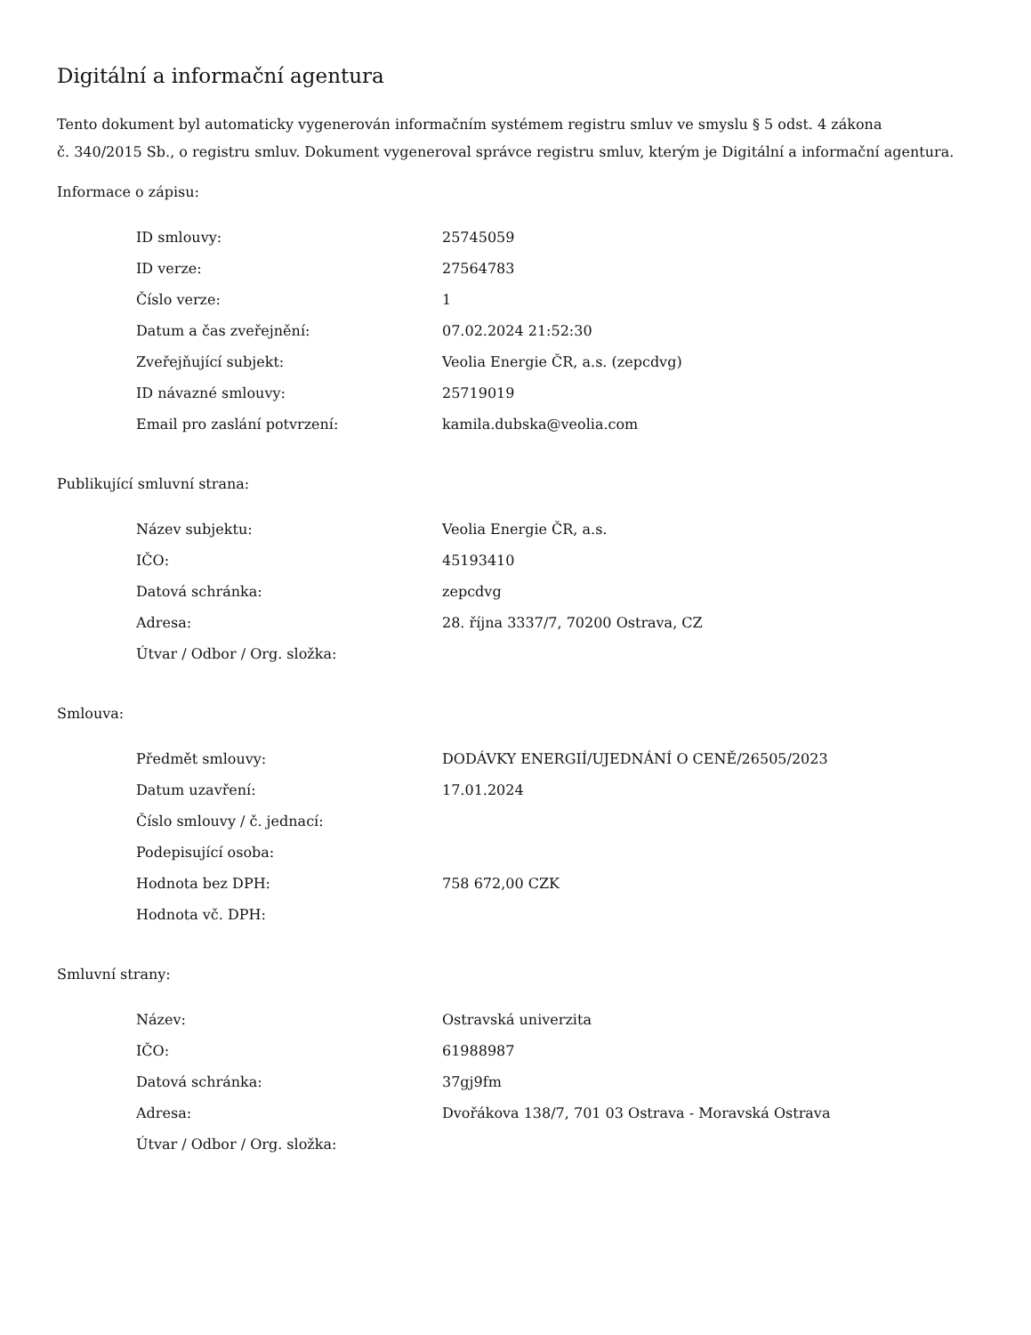Digitální a informační agentura
Tento dokument byl automaticky vygenerován informačním systémem registru smluv ve smyslu § 5 odst. 4 zákona
č. 340/2015 Sb., o registru smluv. Dokument vygeneroval správce registru smluv, kterým je Digitální a informační agentura.
Informace o zápisu:
| ID smlouvy: | 25745059 |
| ID verze: | 27564783 |
| Číslo verze: | 1 |
| Datum a čas zveřejnění: | 07.02.2024 21:52:30 |
| Zveřejňující subjekt: | Veolia Energie ČR, a.s. (zepcdvg) |
| ID návazné smlouvy: | 25719019 |
| Email pro zaslání potvrzení: | kamila.dubska@veolia.com |
Publikující smluvní strana:
| Název subjektu: | Veolia Energie ČR, a.s. |
| IČO: | 45193410 |
| Datová schránka: | zepcdvg |
| Adresa: | 28. října 3337/7, 70200 Ostrava, CZ |
| Útvar / Odbor / Org. složka: | |
Smlouva:
| Předmět smlouvy: | DODÁVKY ENERGIÍ/UJEDNÁNÍ O CENĚ/26505/2023 |
| Datum uzavření: | 17.01.2024 |
| Číslo smlouvy / č. jednací: | |
| Podepisující osoba: | |
| Hodnota bez DPH: | 758 672,00 CZK |
| Hodnota vč. DPH: | |
Smluvní strany:
| Název: | Ostravská univerzita |
| IČO: | 61988987 |
| Datová schránka: | 37gj9fm |
| Adresa: | Dvořákova 138/7, 701 03 Ostrava - Moravská Ostrava |
| Útvar / Odbor / Org. složka: | |